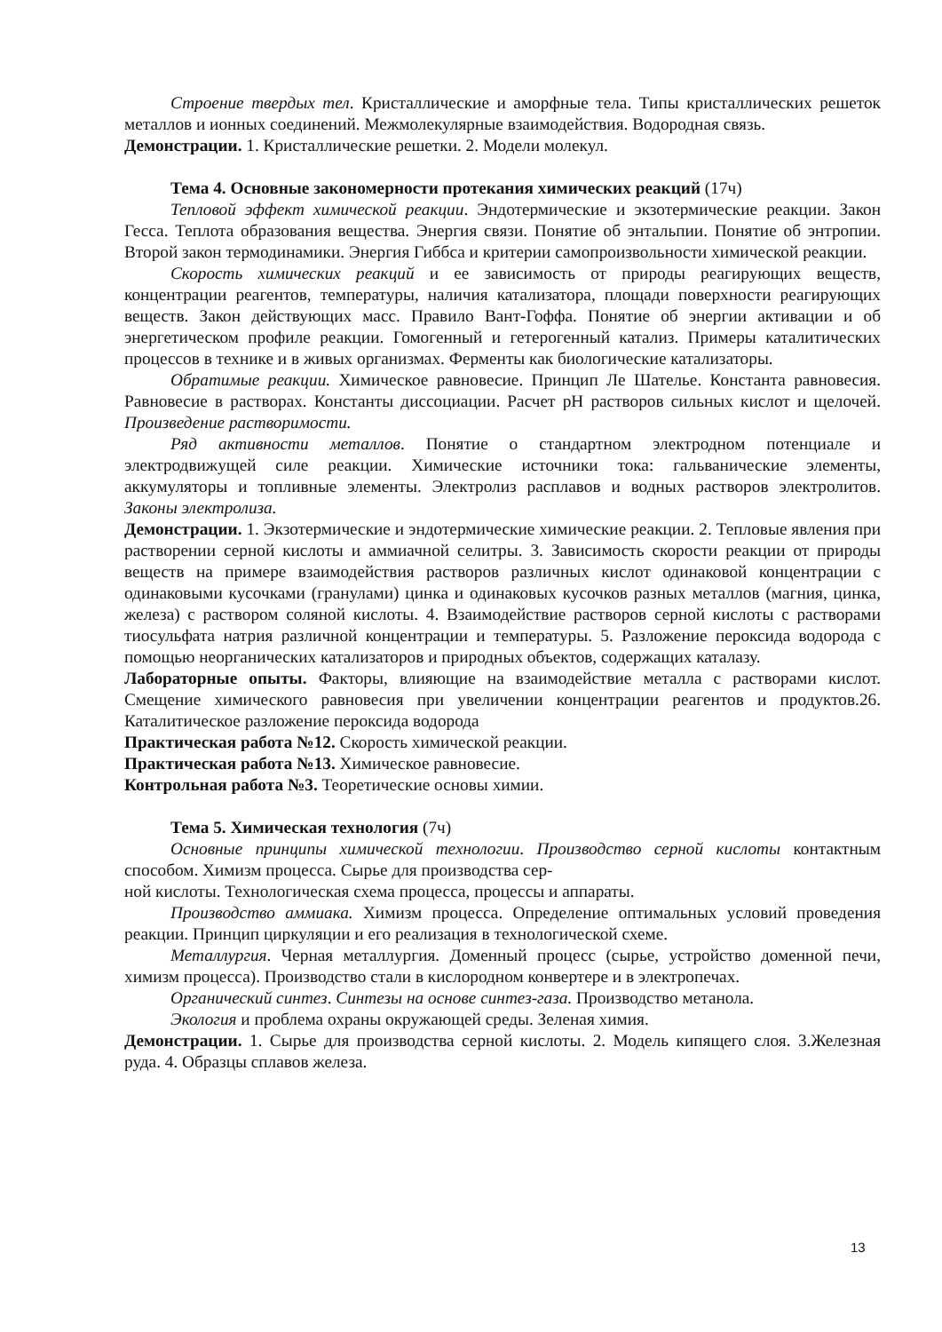Строение твердых тел. Кристаллические и аморфные тела. Типы кристаллических решеток металлов и ионных соединений. Межмолекулярные взаимодействия. Водородная связь.
Демонстрации. 1. Кристаллические решетки. 2. Модели молекул.
Тема 4. Основные закономерности протекания химических реакций (17ч)
Тепловой эффект химической реакции. Эндотермические и экзотермические реакции. Закон Гесса. Теплота образования вещества. Энергия связи. Понятие об энтальпии. Понятие об энтропии. Второй закон термодинамики. Энергия Гиббса и критерии самопроизвольности химической реакции.
Скорость химических реакций и ее зависимость от природы реагирующих веществ, концентрации реагентов, температуры, наличия катализатора, площади поверхности реагирующих веществ. Закон действующих масс. Правило Вант-Гоффа. Понятие об энергии активации и об энергетическом профиле реакции. Гомогенный и гетерогенный катализ. Примеры каталитических процессов в технике и в живых организмах. Ферменты как биологические катализаторы.
Обратимые реакции. Химическое равновесие. Принцип Ле Шателье. Константа равновесия. Равновесие в растворах. Константы диссоциации. Расчет pH растворов сильных кислот и щелочей. Произведение растворимости.
Ряд активности металлов. Понятие о стандартном электродном потенциале и электродвижущей силе реакции. Химические источники тока: гальванические элементы, аккумуляторы и топливные элементы. Электролиз расплавов и водных растворов электролитов. Законы электролиза.
Демонстрации. 1. Экзотермические и эндотермические химические реакции. 2. Тепловые явления при растворении серной кислоты и аммиачной селитры. 3. Зависимость скорости реакции от природы веществ на примере взаимодействия растворов различных кислот одинаковой концентрации с одинаковыми кусочками (гранулами) цинка и одинаковых кусочков разных металлов (магния, цинка, железа) с раствором соляной кислоты. 4. Взаимодействие растворов серной кислоты с растворами тиосульфата натрия различной концентрации и температуры. 5. Разложение пероксида водорода с помощью неорганических катализаторов и природных объектов, содержащих каталазу.
Лабораторные опыты. Факторы, влияющие на взаимодействие металла с растворами кислот. Смещение химического равновесия при увеличении концентрации реагентов и продуктов.26. Каталитическое разложение пероксида водорода
Практическая работа №12. Скорость химической реакции.
Практическая работа №13. Химическое равновесие.
Контрольная работа №3. Теоретические основы химии.
Тема 5. Химическая технология (7ч)
Основные принципы химической технологии. Производство серной кислоты контактным способом. Химизм процесса. Сырье для производства сер-
ной кислоты. Технологическая схема процесса, процессы и аппараты.
Производство аммиака. Химизм процесса. Определение оптимальных условий проведения реакции. Принцип циркуляции и его реализация в технологической схеме.
Металлургия. Черная металлургия. Доменный процесс (сырье, устройство доменной печи, химизм процесса). Производство стали в кислородном конвертере и в электропечах.
Органический синтез. Синтезы на основе синтез-газа. Производство метанола.
Экология и проблема охраны окружающей среды. Зеленая химия.
Демонстрации. 1. Сырье для производства серной кислоты. 2. Модель кипящего слоя. 3.Железная руда. 4. Образцы сплавов железа.
13